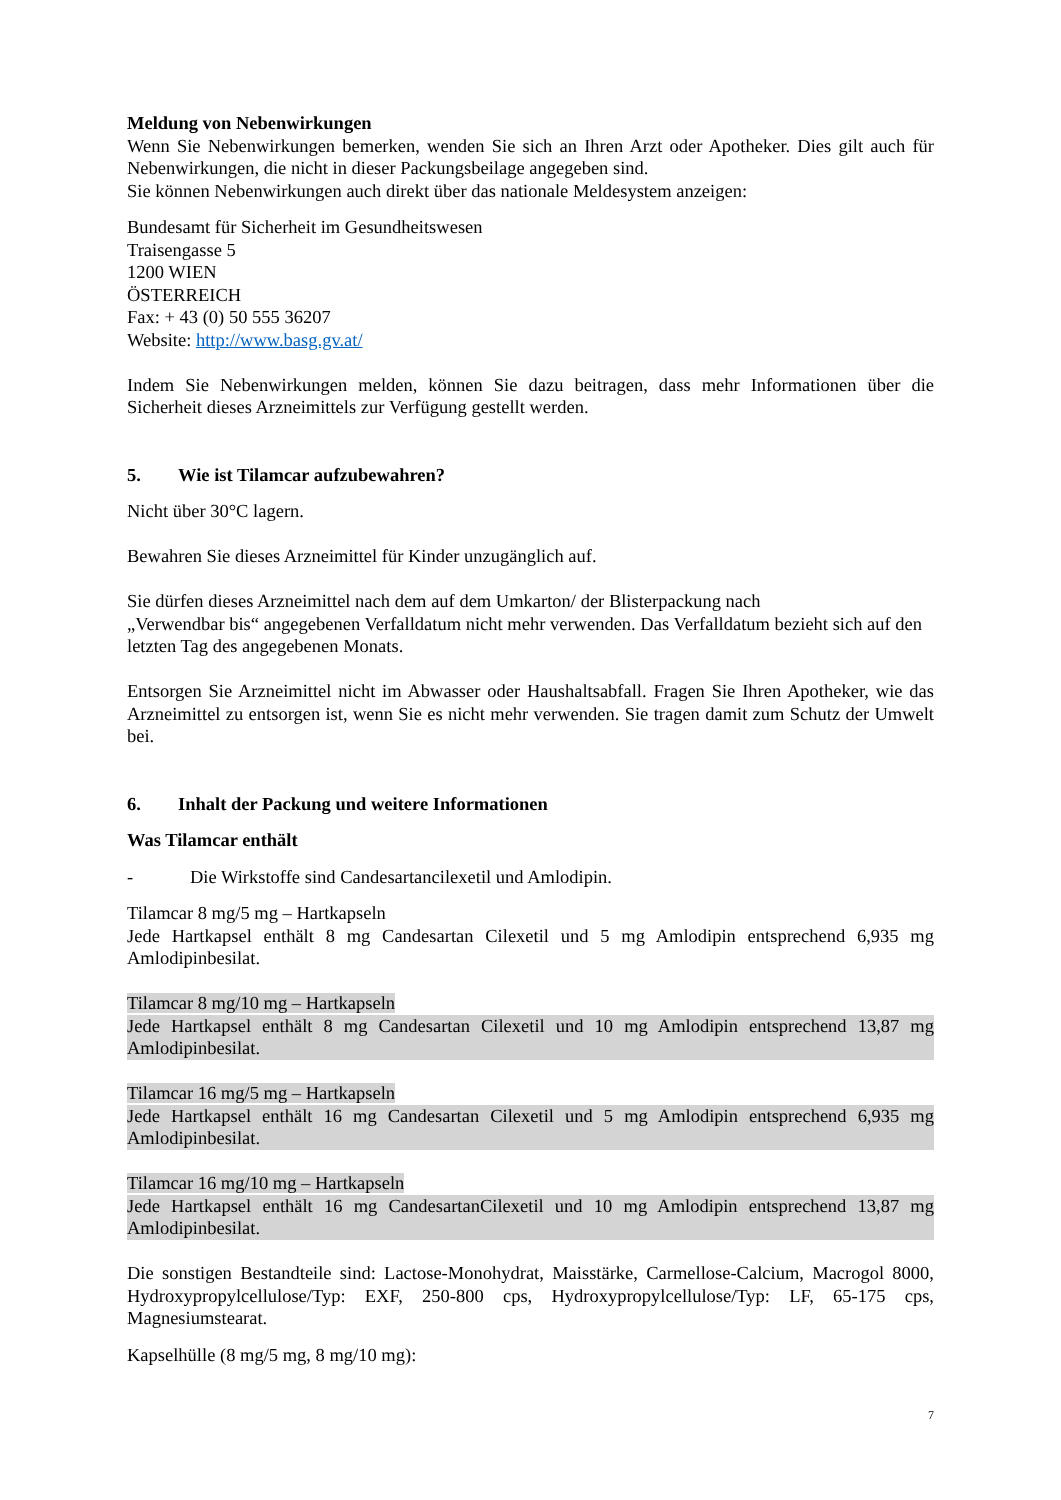Meldung von Nebenwirkungen
Wenn Sie Nebenwirkungen bemerken, wenden Sie sich an Ihren Arzt oder Apotheker. Dies gilt auch für Nebenwirkungen, die nicht in dieser Packungsbeilage angegeben sind.
Sie können Nebenwirkungen auch direkt über das nationale Meldesystem anzeigen:
Bundesamt für Sicherheit im Gesundheitswesen
Traisengasse 5
1200 WIEN
ÖSTERREICH
Fax: + 43 (0) 50 555 36207
Website: http://www.basg.gv.at/
Indem Sie Nebenwirkungen melden, können Sie dazu beitragen, dass mehr Informationen über die Sicherheit dieses Arzneimittels zur Verfügung gestellt werden.
5. Wie ist Tilamcar aufzubewahren?
Nicht über 30°C lagern.
Bewahren Sie dieses Arzneimittel für Kinder unzugänglich auf.
Sie dürfen dieses Arzneimittel nach dem auf dem Umkarton/ der Blisterpackung nach
„Verwendbar bis“ angegebenen Verfalldatum nicht mehr verwenden. Das Verfalldatum bezieht sich auf den letzten Tag des angegebenen Monats.
Entsorgen Sie Arzneimittel nicht im Abwasser oder Haushaltsabfall. Fragen Sie Ihren Apotheker, wie das Arzneimittel zu entsorgen ist, wenn Sie es nicht mehr verwenden. Sie tragen damit zum Schutz der Umwelt bei.
6. Inhalt der Packung und weitere Informationen
Was Tilamcar enthält
- Die Wirkstoffe sind Candesartancilexetil und Amlodipin.
Tilamcar 8 mg/5 mg – Hartkapseln
Jede Hartkapsel enthält 8 mg Candesartan Cilexetil und 5 mg Amlodipin entsprechend 6,935 mg Amlodipinbesilat.
Tilamcar 8 mg/10 mg – Hartkapseln
Jede Hartkapsel enthält 8 mg Candesartan Cilexetil und 10 mg Amlodipin entsprechend 13,87 mg Amlodipinbesilat.
Tilamcar 16 mg/5 mg – Hartkapseln
Jede Hartkapsel enthält 16 mg Candesartan Cilexetil und 5 mg Amlodipin entsprechend 6,935 mg Amlodipinbesilat.
Tilamcar 16 mg/10 mg – Hartkapseln
Jede Hartkapsel enthält 16 mg CandesartanCilexetil und 10 mg Amlodipin entsprechend 13,87 mg Amlodipinbesilat.
Die sonstigen Bestandteile sind: Lactose-Monohydrat, Maisstärke, Carmellose-Calcium, Macrogol 8000, Hydroxypropylcellulose/Typ: EXF, 250-800 cps, Hydroxypropylcellulose/Typ: LF, 65-175 cps, Magnesiumstearat.
Kapselhülle (8 mg/5 mg, 8 mg/10 mg):
7